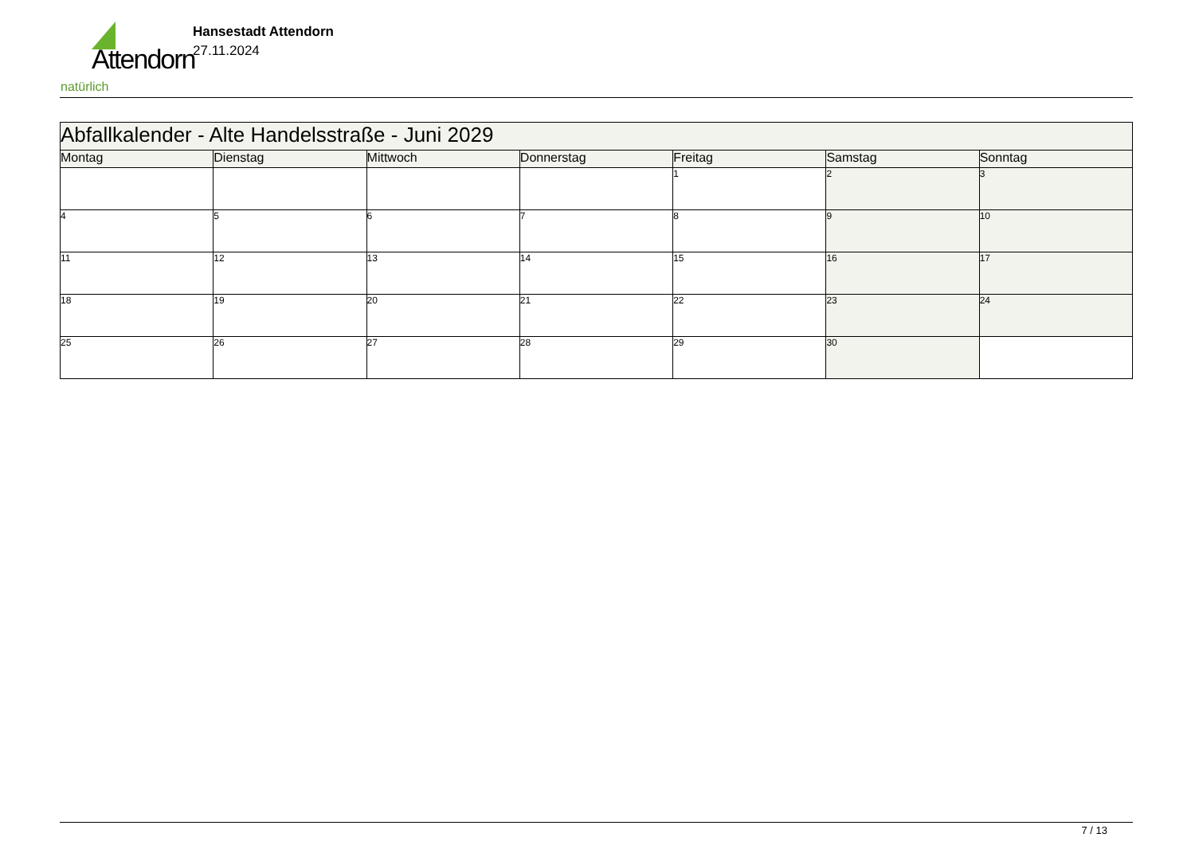Attendorn
natürlich
Hansestadt Attendorn
27.11.2024
| Abfallkalender - Alte Handelsstraße - Juni 2029 | | | | | | |
| Montag | Dienstag | Mittwoch | Donnerstag | Freitag | Samstag | Sonntag |
| | | | | 1 | 2 | 3 |
| 4 | 5 | 6 | 7 | 8 | 9 | 10 |
| 11 | 12 | 13 | 14 | 15 | 16 | 17 |
| 18 | 19 | 20 | 21 | 22 | 23 | 24 |
| 25 | 26 | 27 | 28 | 29 | 30 | |
7 / 13